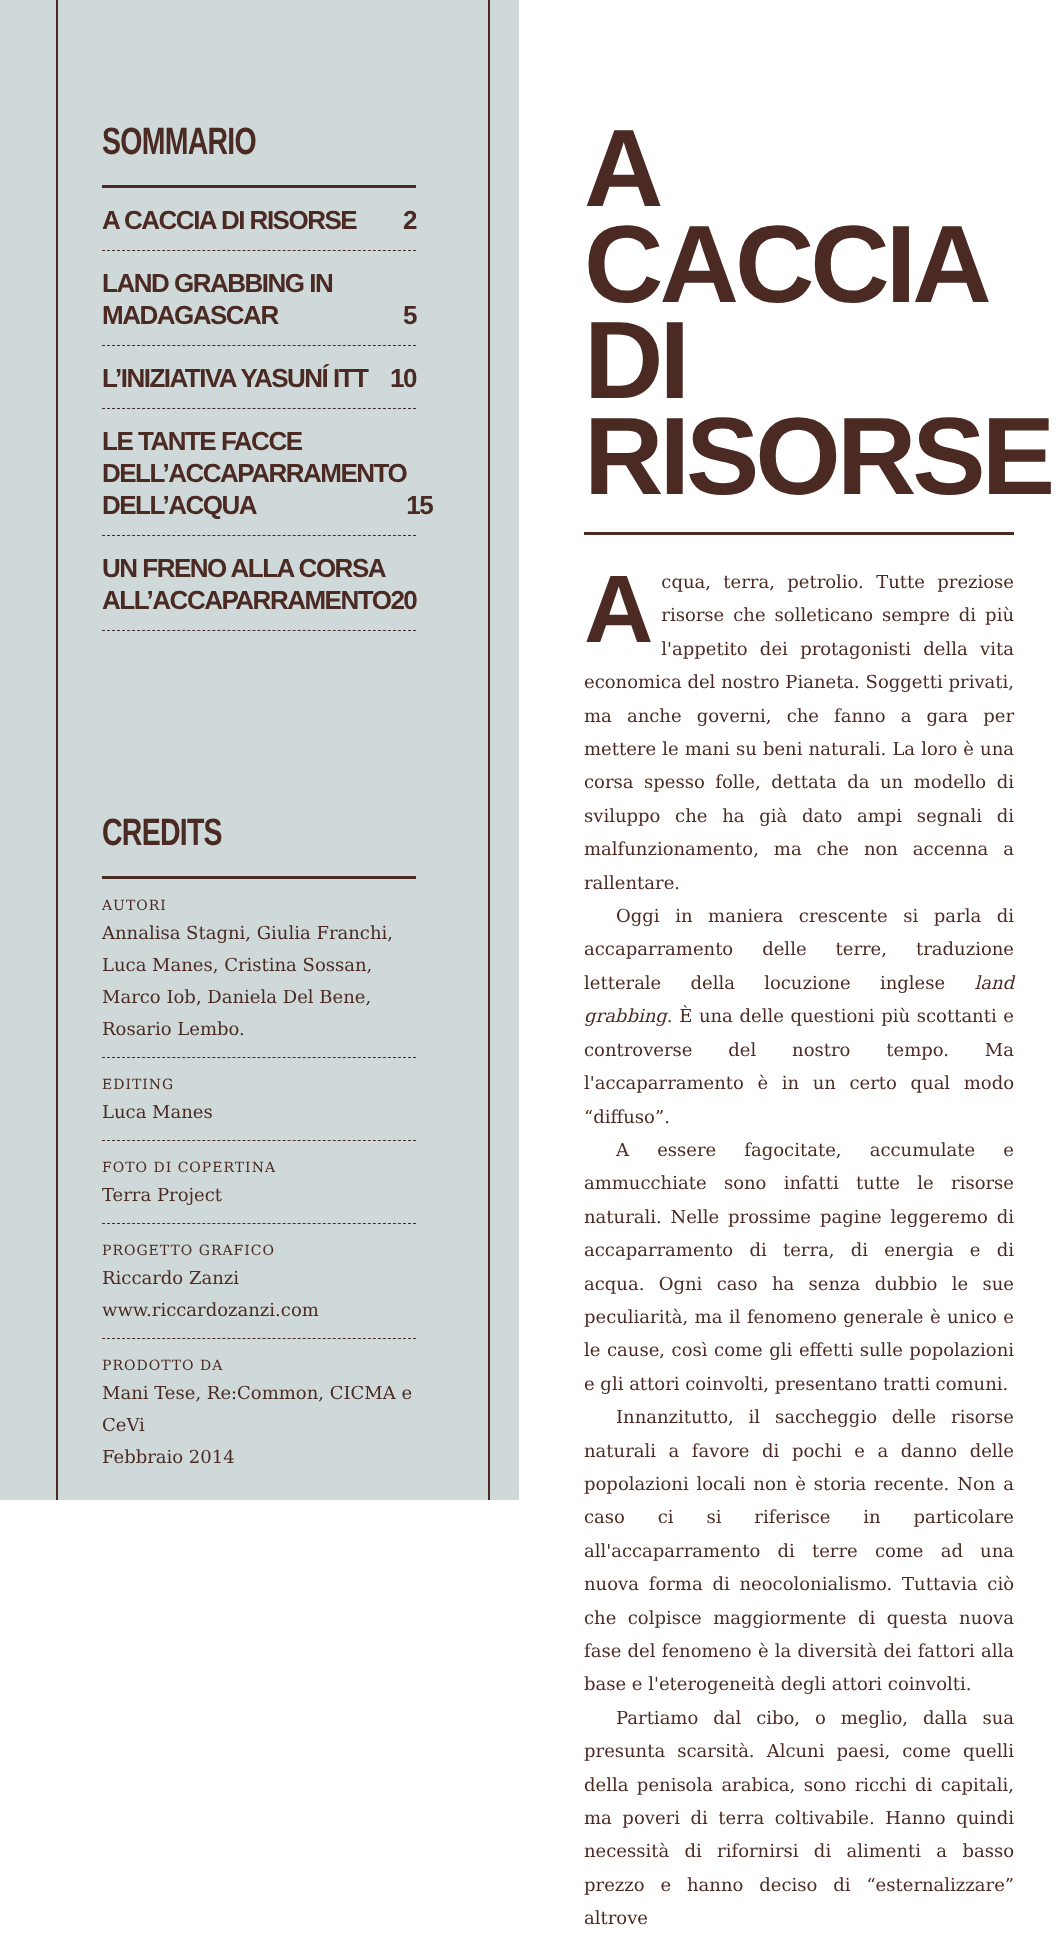SOMMARIO
A CACCIA DI RISORSE 2
LAND GRABBING IN MADAGASCAR 5
L’INIZIATIVA YASUNÍ ITT 10
LE TANTE FACCE
DELL’ACCAPARRAMENTO
DELL’ACQUA 15
UN FRENO ALLA CORSA
ALL’ACCAPARRAMENTO 20
CREDITS
AUTORI
Annalisa Stagni, Giulia Franchi, Luca Manes, Cristina Sossan, Marco Iob, Daniela Del Bene, Rosario Lembo.
EDITING
Luca Manes
FOTO DI COPERTINA
Terra Project
PROGETTO GRAFICO
Riccardo Zanzi
www.riccardozanzi.com
PRODOTTO DA
Mani Tese, Re:Common, CICMA e CeVi
Febbraio 2014
A CACCIA
DI RISORSE
Acqua, terra, petrolio. Tutte preziose risorse che solleticano sempre di più l'appetito dei protagonisti della vita economica del nostro Pianeta. Soggetti privati, ma anche governi, che fanno a gara per mettere le mani su beni naturali. La loro è una corsa spesso folle, dettata da un modello di sviluppo che ha già dato ampi segnali di malfunzionamento, ma che non accenna a rallentare.
Oggi in maniera crescente si parla di accaparramento delle terre, traduzione letterale della locuzione inglese land grabbing. È una delle questioni più scottanti e controverse del nostro tempo. Ma l'accaparramento è in un certo qual modo “diffuso”.
A essere fagocitate, accumulate e ammucchiate sono infatti tutte le risorse naturali. Nelle prossime pagine leggeremo di accaparramento di terra, di energia e di acqua. Ogni caso ha senza dubbio le sue peculiarità, ma il fenomeno generale è unico e le cause, così come gli effetti sulle popolazioni e gli attori coinvolti, presentano tratti comuni.
Innanzitutto, il saccheggio delle risorse naturali a favore di pochi e a danno delle popolazioni locali non è storia recente. Non a caso ci si riferisce in particolare all'accaparramento di terre come ad una nuova forma di neocolonialismo. Tuttavia ciò che colpisce maggiormente di questa nuova fase del fenomeno è la diversità dei fattori alla base e l'eterogeneità degli attori coinvolti.
Partiamo dal cibo, o meglio, dalla sua presunta scarsità. Alcuni paesi, come quelli della penisola arabica, sono ricchi di capitali, ma poveri di terra coltivabile. Hanno quindi necessità di rifornirsi di alimenti a basso prezzo e hanno deciso di “esternalizzare” altrove